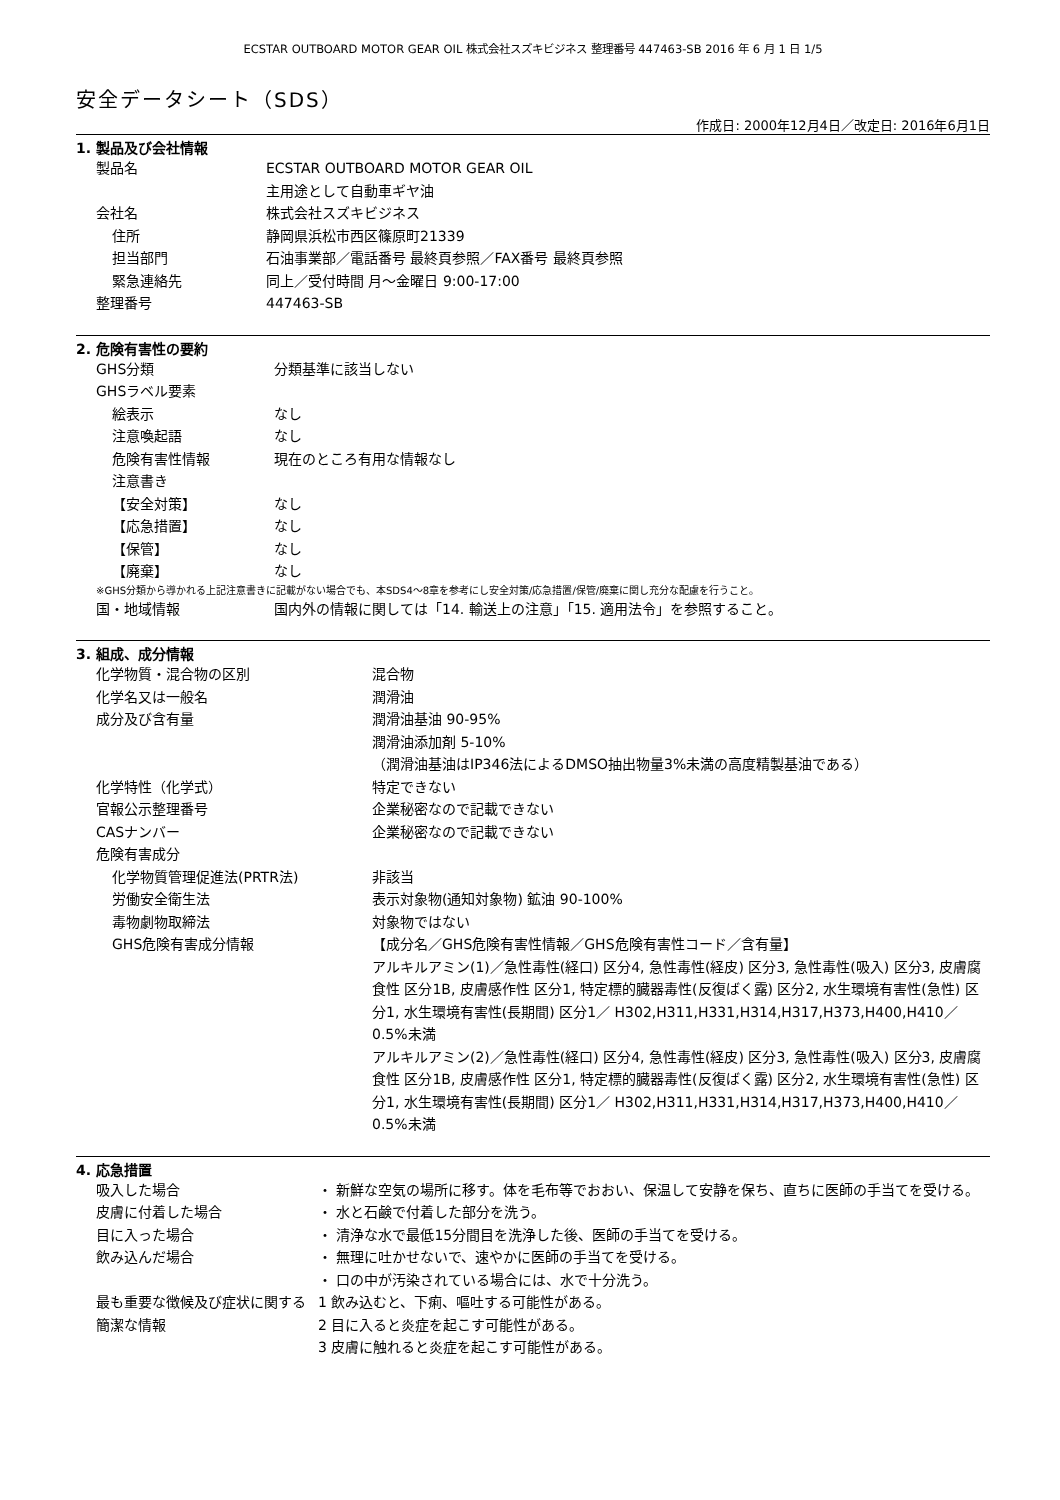ECSTAR OUTBOARD MOTOR GEAR OIL 株式会社スズキビジネス 整理番号 447463-SB 2016 年 6 月 1 日 1/5
安全データシート（SDS）
作成日: 2000年12月4日／改定日: 2016年6月1日
1. 製品及び会社情報
製品名 ECSTAR OUTBOARD MOTOR GEAR OIL
主用途として自動車ギヤ油
会社名 株式会社スズキビジネス
住所 静岡県浜松市西区篠原町21339
担当部門 石油事業部／電話番号 最終頁参照／FAX番号 最終頁参照
緊急連絡先 同上／受付時間 月～金曜日 9:00-17:00
整理番号 447463-SB
2. 危険有害性の要約
GHS分類 分類基準に該当しない
GHSラベル要素
絵表示 なし
注意喚起語 なし
危険有害性情報 現在のところ有用な情報なし
注意書き
【安全対策】 なし
【応急措置】 なし
【保管】 なし
【廃棄】 なし
※GHS分類から導かれる上記注意書きに記載がない場合でも、本SDS4～8章を参考にし安全対策/応急措置/保管/廃棄に関し充分な配慮を行うこと。
国・地域情報 国内外の情報に関しては「14. 輸送上の注意」「15. 適用法令」を参照すること。
3. 組成、成分情報
化学物質・混合物の区別 混合物
化学名又は一般名 潤滑油
成分及び含有量 潤滑油基油 90-95%
潤滑油添加剤 5-10%
（潤滑油基油はIP346法によるDMSO抽出物量3%未満の高度精製基油である）
化学特性（化学式） 特定できない
官報公示整理番号 企業秘密なので記載できない
CASナンバー 企業秘密なので記載できない
危険有害成分
化学物質管理促進法(PRTR法) 非該当
労働安全衛生法 表示対象物(通知対象物) 鉱油 90-100%
毒物劇物取締法 対象物ではない
GHS危険有害成分情報 【成分名／GHS危険有害性情報／GHS危険有害性コード／含有量】
アルキルアミン(1)／急性毒性(経口) 区分4, 急性毒性(経皮) 区分3, 急性毒性(吸入) 区分3, 皮膚腐食性 区分1B, 皮膚感作性 区分1, 特定標的臓器毒性(反復ばく露) 区分2, 水生環境有害性(急性) 区分1, 水生環境有害性(長期間) 区分1／ H302,H311,H331,H314,H317,H373,H400,H410／0.5%未満
アルキルアミン(2)／急性毒性(経口) 区分4, 急性毒性(経皮) 区分3, 急性毒性(吸入) 区分3, 皮膚腐食性 区分1B, 皮膚感作性 区分1, 特定標的臓器毒性(反復ばく露) 区分2, 水生環境有害性(急性) 区分1, 水生環境有害性(長期間) 区分1／ H302,H311,H331,H314,H317,H373,H400,H410／0.5%未満
4. 応急措置
吸入した場合 ・ 新鮮な空気の場所に移す。体を毛布等でおおい、保温して安静を保ち、直ちに医師の手当てを受ける。
皮膚に付着した場合 ・ 水と石鹸で付着した部分を洗う。
目に入った場合 ・ 清浄な水で最低15分間目を洗浄した後、医師の手当てを受ける。
飲み込んだ場合 ・ 無理に吐かせないで、速やかに医師の手当てを受ける。
・ 口の中が汚染されている場合には、水で十分洗う。
最も重要な徴候及び症状に関する簡潔な情報
1 飲み込むと、下痢、嘔吐する可能性がある。
2 目に入ると炎症を起こす可能性がある。
3 皮膚に触れると炎症を起こす可能性がある。